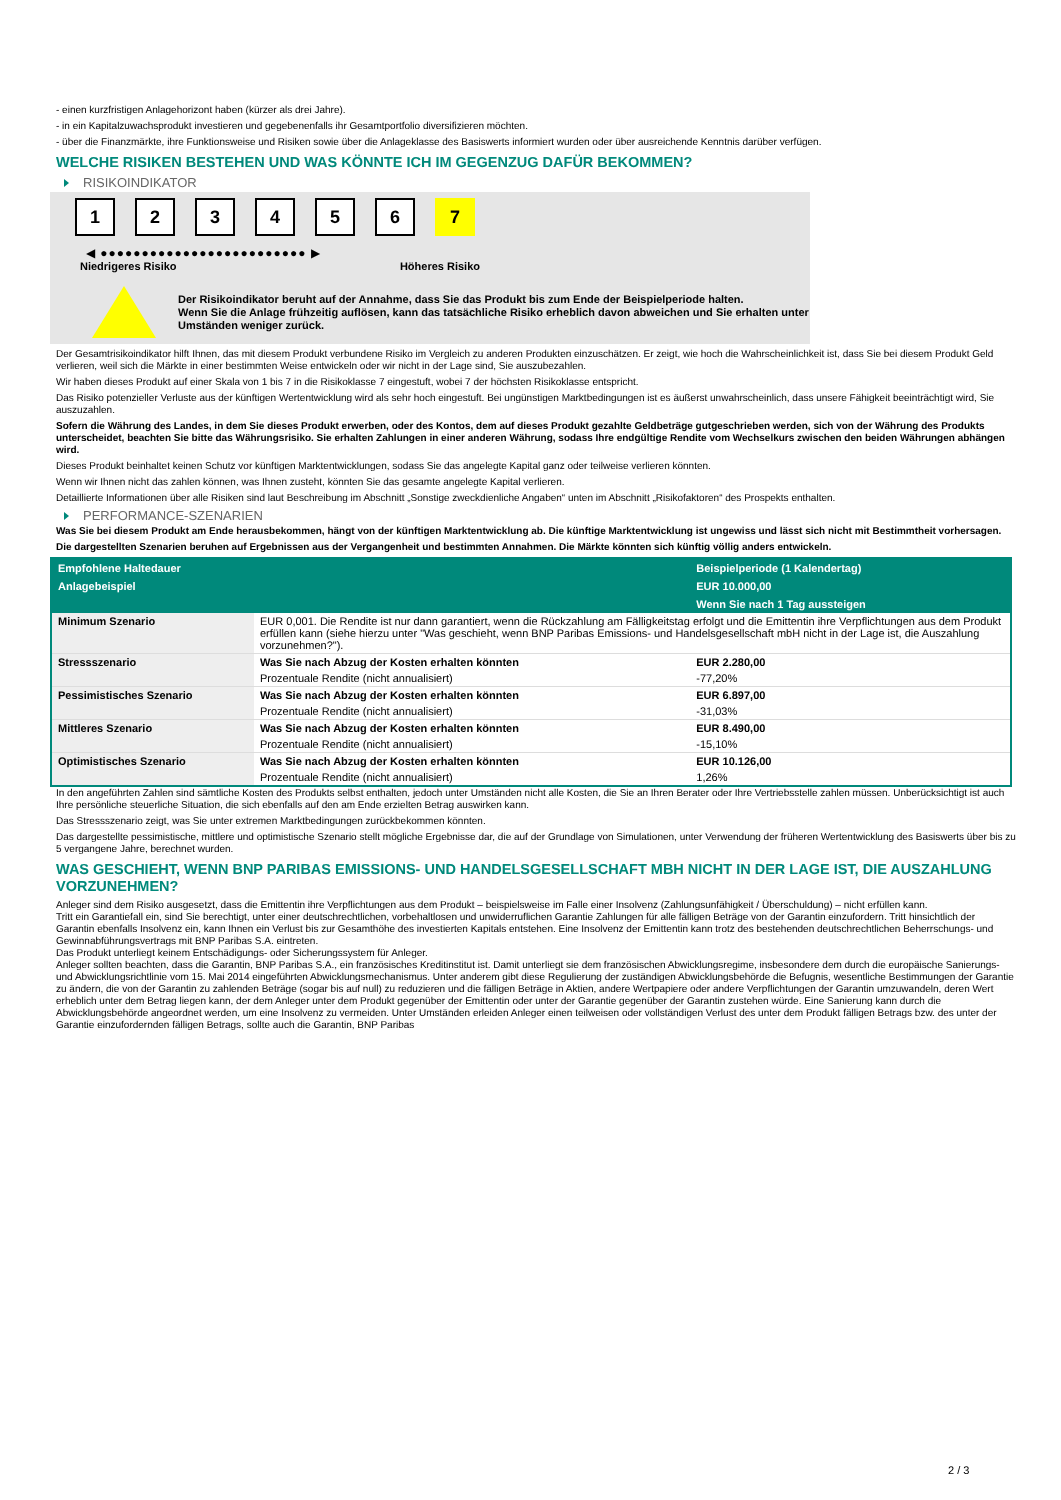- einen kurzfristigen Anlagehorizont haben (kürzer als drei Jahre).
- in ein Kapitalzuwachsprodukt investieren und gegebenenfalls ihr Gesamtportfolio diversifizieren möchten.
- über die Finanzmärkte, ihre Funktionsweise und Risiken sowie über die Anlageklasse des Basiswerts informiert wurden oder über ausreichende Kenntnis darüber verfügen.
WELCHE RISIKEN BESTEHEN UND WAS KÖNNTE ICH IM GEGENZUG DAFÜR BEKOMMEN?
RISIKOINDIKATOR
1 2 3 4 5 6 7
◀ ●●●●●●●●●●●●●●●●●●●●●●●●● ▶
Niedrigeres Risiko Höheres Risiko
Der Risikoindikator beruht auf der Annahme, dass Sie das Produkt bis zum Ende der Beispielperiode halten.
Wenn Sie die Anlage frühzeitig auflösen, kann das tatsächliche Risiko erheblich davon abweichen und Sie erhalten unter Umständen weniger zurück.
Der Gesamtrisikoindikator hilft Ihnen, das mit diesem Produkt verbundene Risiko im Vergleich zu anderen Produkten einzuschätzen. Er zeigt, wie hoch die Wahrscheinlichkeit ist, dass Sie bei diesem Produkt Geld verlieren, weil sich die Märkte in einer bestimmten Weise entwickeln oder wir nicht in der Lage sind, Sie auszubezahlen.
Wir haben dieses Produkt auf einer Skala von 1 bis 7 in die Risikoklasse 7 eingestuft, wobei 7 der höchsten Risikoklasse entspricht.
Das Risiko potenzieller Verluste aus der künftigen Wertentwicklung wird als sehr hoch eingestuft. Bei ungünstigen Marktbedingungen ist es äußerst unwahrscheinlich, dass unsere Fähigkeit beeinträchtigt wird, Sie auszuzahlen.
Sofern die Währung des Landes, in dem Sie dieses Produkt erwerben, oder des Kontos, dem auf dieses Produkt gezahlte Geldbeträge gutgeschrieben werden, sich von der Währung des Produkts unterscheidet, beachten Sie bitte das Währungsrisiko. Sie erhalten Zahlungen in einer anderen Währung, sodass Ihre endgültige Rendite vom Wechselkurs zwischen den beiden Währungen abhängen wird.
Dieses Produkt beinhaltet keinen Schutz vor künftigen Marktentwicklungen, sodass Sie das angelegte Kapital ganz oder teilweise verlieren könnten.
Wenn wir Ihnen nicht das zahlen können, was Ihnen zusteht, könnten Sie das gesamte angelegte Kapital verlieren.
Detaillierte Informationen über alle Risiken sind laut Beschreibung im Abschnitt „Sonstige zweckdienliche Angaben“ unten im Abschnitt „Risikofaktoren“ des Prospekts enthalten.
PERFORMANCE-SZENARIEN
Was Sie bei diesem Produkt am Ende herausbekommen, hängt von der künftigen Marktentwicklung ab. Die künftige Marktentwicklung ist ungewiss und lässt sich nicht mit Bestimmtheit vorhersagen.
Die dargestellten Szenarien beruhen auf Ergebnissen aus der Vergangenheit und bestimmten Annahmen. Die Märkte könnten sich künftig völlig anders entwickeln.
| Empfohlene Haltedauer | | Beispielperiode (1 Kalendertag) |
| --- | --- | --- |
| Anlagebeispiel | | EUR 10.000,00 |
| | | Wenn Sie nach 1 Tag aussteigen |
| Minimum Szenario | EUR 0,001. Die Rendite ist nur dann garantiert, wenn die Rückzahlung am Fälligkeitstag erfolgt und die Emittentin ihre Verpflichtungen aus dem Produkt erfüllen kann (siehe hierzu unter "Was geschieht, wenn BNP Paribas Emissions- und Handelsgesellschaft mbH nicht in der Lage ist, die Auszahlung vorzunehmen?"). | |
| Stressszenario | Was Sie nach Abzug der Kosten erhalten könnten | EUR 2.280,00 |
| | Prozentuale Rendite (nicht annualisiert) | -77,20% |
| Pessimistisches Szenario | Was Sie nach Abzug der Kosten erhalten könnten | EUR 6.897,00 |
| | Prozentuale Rendite (nicht annualisiert) | -31,03% |
| Mittleres Szenario | Was Sie nach Abzug der Kosten erhalten könnten | EUR 8.490,00 |
| | Prozentuale Rendite (nicht annualisiert) | -15,10% |
| Optimistisches Szenario | Was Sie nach Abzug der Kosten erhalten könnten | EUR 10.126,00 |
| | Prozentuale Rendite (nicht annualisiert) | 1,26% |
In den angeführten Zahlen sind sämtliche Kosten des Produkts selbst enthalten, jedoch unter Umständen nicht alle Kosten, die Sie an Ihren Berater oder Ihre Vertriebsstelle zahlen müssen. Unberücksichtigt ist auch Ihre persönliche steuerliche Situation, die sich ebenfalls auf den am Ende erzielten Betrag auswirken kann.
Das Stressszenario zeigt, was Sie unter extremen Marktbedingungen zurückbekommen könnten.
Das dargestellte pessimistische, mittlere und optimistische Szenario stellt mögliche Ergebnisse dar, die auf der Grundlage von Simulationen, unter Verwendung der früheren Wertentwicklung des Basiswerts über bis zu 5 vergangene Jahre, berechnet wurden.
WAS GESCHIEHT, WENN BNP PARIBAS EMISSIONS- UND HANDELSGESELLSCHAFT MBH NICHT IN DER LAGE IST, DIE AUSZAHLUNG VORZUNEHMEN?
Anleger sind dem Risiko ausgesetzt, dass die Emittentin ihre Verpflichtungen aus dem Produkt – beispielsweise im Falle einer Insolvenz (Zahlungsunfähigkeit / Überschuldung) – nicht erfüllen kann.
Tritt ein Garantiefall ein, sind Sie berechtigt, unter einer deutschrechtlichen, vorbehaltlosen und unwiderruflichen Garantie Zahlungen für alle fälligen Beträge von der Garantin einzufordern. Tritt hinsichtlich der Garantin ebenfalls Insolvenz ein, kann Ihnen ein Verlust bis zur Gesamthöhe des investierten Kapitals entstehen. Eine Insolvenz der Emittentin kann trotz des bestehenden deutschrechtlichen Beherrschungs- und Gewinnabführungsvertrags mit BNP Paribas S.A. eintreten.
Das Produkt unterliegt keinem Entschädigungs- oder Sicherungssystem für Anleger.
Anleger sollten beachten, dass die Garantin, BNP Paribas S.A., ein französisches Kreditinstitut ist. Damit unterliegt sie dem französischen Abwicklungsregime, insbesondere dem durch die europäische Sanierungs- und Abwicklungsrichtlinie vom 15. Mai 2014 eingeführten Abwicklungsmechanismus. Unter anderem gibt diese Regulierung der zuständigen Abwicklungsbehörde die Befugnis, wesentliche Bestimmungen der Garantie zu ändern, die von der Garantin zu zahlenden Beträge (sogar bis auf null) zu reduzieren und die fälligen Beträge in Aktien, andere Wertpapiere oder andere Verpflichtungen der Garantin umzuwandeln, deren Wert erheblich unter dem Betrag liegen kann, der dem Anleger unter dem Produkt gegenüber der Emittentin oder unter der Garantie gegenüber der Garantin zustehen würde. Eine Sanierung kann durch die Abwicklungsbehörde angeordnet werden, um eine Insolvenz zu vermeiden. Unter Umständen erleiden Anleger einen teilweisen oder vollständigen Verlust des unter dem Produkt fälligen Betrags bzw. des unter der Garantie einzufordernden fälligen Betrags, sollte auch die Garantin, BNP Paribas
2 / 3